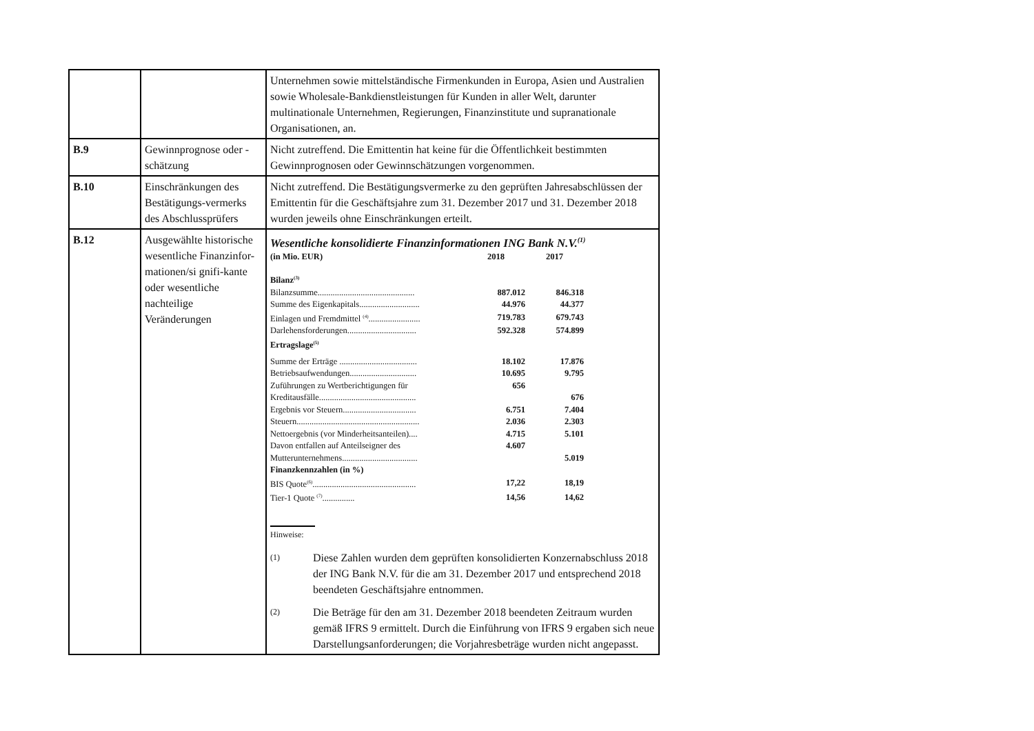| | | Unternehmen sowie mittelständische Firmenkunden in Europa, Asien und Australien sowie Wholesale-Bankdienstleistungen für Kunden in aller Welt, darunter multinationale Unternehmen, Regierungen, Finanzinstitute und supranationale Organisationen, an. |
| B.9 | Gewinnprognose oder -schätzung | Nicht zutreffend. Die Emittentin hat keine für die Öffentlichkeit bestimmten Gewinnprognosen oder Gewinnschätzungen vorgenommen. |
| B.10 | Einschränkungen des Bestätigungs-vermerks des Abschlussprüfers | Nicht zutreffend. Die Bestätigungsvermerke zu den geprüften Jahresabschlüssen der Emittentin für die Geschäftsjahre zum 31. Dezember 2017 und 31. Dezember 2018 wurden jeweils ohne Einschränkungen erteilt. |
| B.12 | Ausgewählte historische wesentliche Finanzinfor-mationen/si gnifi-kante oder wesentliche nachteilige Veränderungen | Wesentliche konsolidierte Finanzinformationen ING Bank N.V.<sup>(1)</sup> / (in Mio. EUR) / 2018 / 2017 / / Bilanz<sup>(3)</sup> / / / / Bilanzsumme............................................. / 887.012 / 846.318 / / Summe des Eigenkapitals............................ / 44.976 / 44.377 / / Einlagen und Fremdmittel <sup>(4)</sup>........................ / 719.783 / 679.743 / / Darlehensforderungen................................ / 592.328 / 574.899 / / Ertragslage<sup>(5)</sup> / / / / Summe der Erträge .................................... / 18.102 / 17.876 / / Betriebsaufwendungen............................... / 10.695 / 9.795 / / Zuführungen zu Wertberichtigungen für / 656 / / / Kreditausfälle............................................. / / 676 / / Ergebnis vor Steuern.................................. / 6.751 / 7.404 / / Steuern......................................................... / 2.036 / 2.303 / / Nettoergebnis (vor Minderheitsanteilen).... / 4.715 / 5.101 / / Davon entfallen auf Anteilseigner des / 4.607 / / / Mutterunternehmens................................... / / 5.019 / / Finanzkennzahlen (in %) / / / / BIS Quote<sup>(6)</sup>................................................ / 17,22 / 18,19 / / Tier-1 Quote <sup>(7)</sup>............... / 14,56 / 14,62 / Hinweise: (1) Diese Zahlen wurden dem geprüften konsolidierten Konzernabschluss 2018 der ING Bank N.V. für die am 31. Dezember 2017 und entsprechend 2018 beendeten Geschäftsjahre entnommen. (2) Die Beträge für den am 31. Dezember 2018 beendeten Zeitraum wurden gemäß IFRS 9 ermittelt. Durch die Einführung von IFRS 9 ergaben sich neue Darstellungsanforderungen; die Vorjahresbeträge wurden nicht angepasst. |